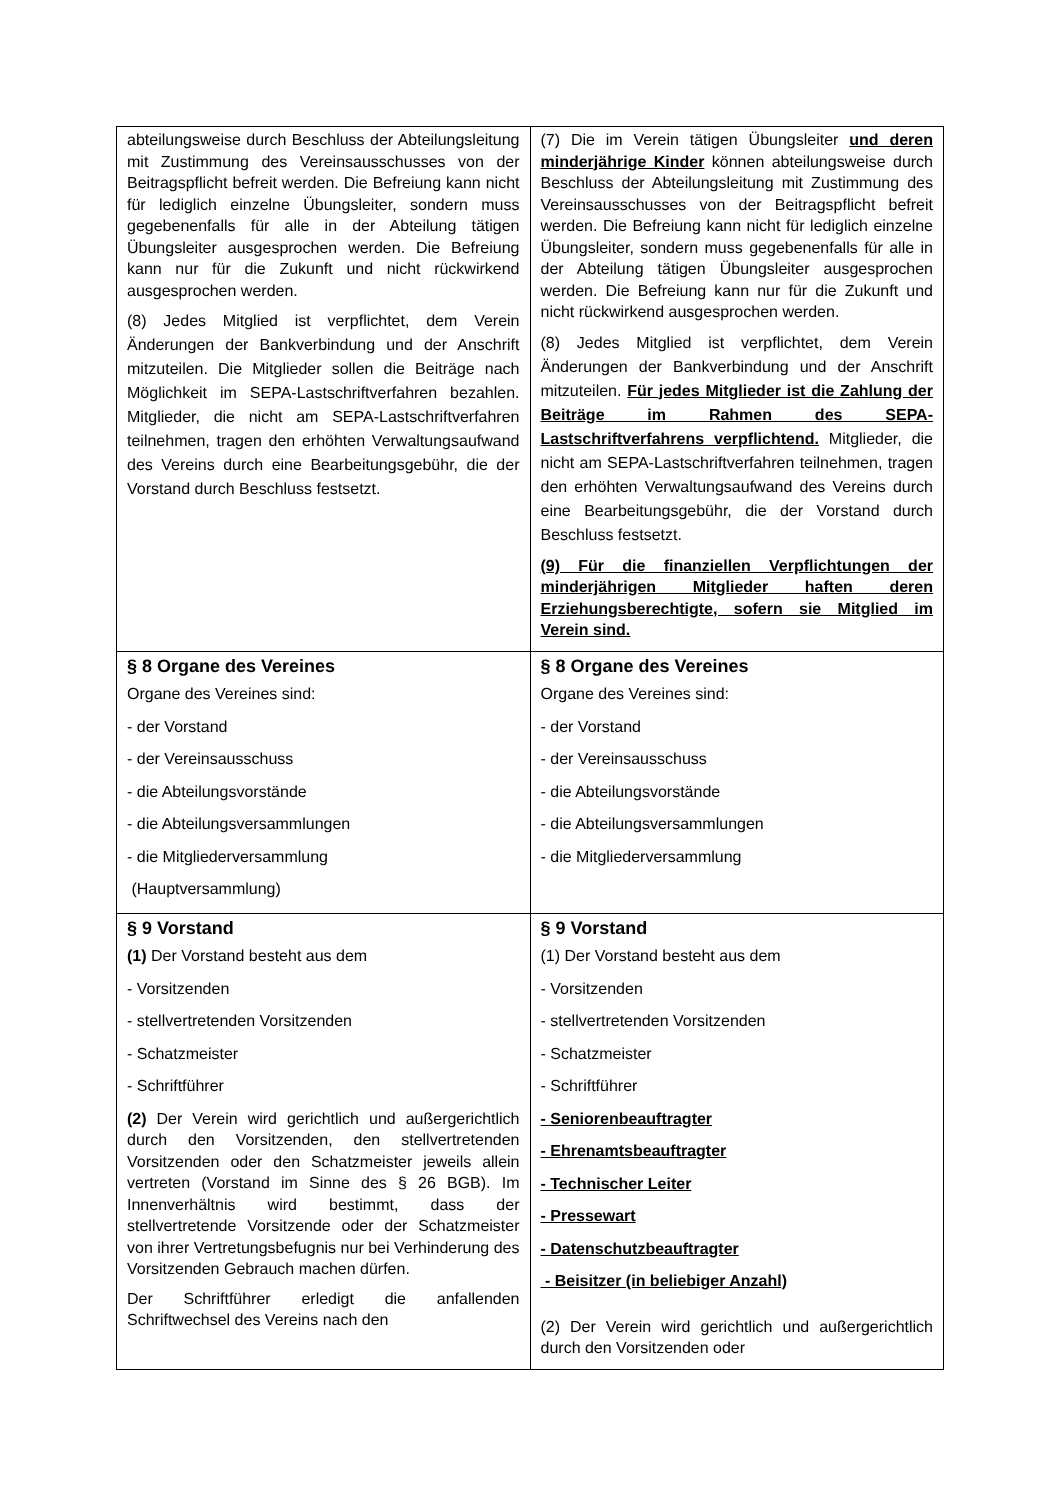| abteilungsweise durch Beschluss der Abteilungsleitung mit Zustimmung des Vereinsausschusses von der Beitragspflicht befreit werden. Die Befreiung kann nicht für lediglich einzelne Übungsleiter, sondern muss gegebenenfalls für alle in der Abteilung tätigen Übungsleiter ausgesprochen werden. Die Befreiung kann nur für die Zukunft und nicht rückwirkend ausgesprochen werden. (8) Jedes Mitglied ist verpflichtet, dem Verein Änderungen der Bankverbindung und der Anschrift mitzuteilen. Die Mitglieder sollen die Beiträge nach Möglichkeit im SEPA-Lastschriftverfahren bezahlen. Mitglieder, die nicht am SEPA-Lastschriftverfahren teilnehmen, tragen den erhöhten Verwaltungsaufwand des Vereins durch eine Bearbeitungsgebühr, die der Vorstand durch Beschluss festsetzt. | (7) Die im Verein tätigen Übungsleiter und deren minderjährige Kinder können abteilungsweise durch Beschluss der Abteilungsleitung mit Zustimmung des Vereinsausschusses von der Beitragspflicht befreit werden. Die Befreiung kann nicht für lediglich einzelne Übungsleiter, sondern muss gegebenenfalls für alle in der Abteilung tätigen Übungsleiter ausgesprochen werden. Die Befreiung kann nur für die Zukunft und nicht rückwirkend ausgesprochen werden. (8) Jedes Mitglied ist verpflichtet, dem Verein Änderungen der Bankverbindung und der Anschrift mitzuteilen. Für jedes Mitglieder ist die Zahlung der Beiträge im Rahmen des SEPA-Lastschriftverfahrens verpflichtend. Mitglieder, die nicht am SEPA-Lastschriftverfahren teilnehmen, tragen den erhöhten Verwaltungsaufwand des Vereins durch eine Bearbeitungsgebühr, die der Vorstand durch Beschluss festsetzt. (9) Für die finanziellen Verpflichtungen der minderjährigen Mitglieder haften deren Erziehungsberechtigte, sofern sie Mitglied im Verein sind. |
| § 8 Organe des Vereines Organe des Vereines sind: - der Vorstand - der Vereinsausschuss - die Abteilungsvorstände - die Abteilungsversammlungen - die Mitgliederversammlung (Hauptversammlung) | § 8 Organe des Vereines Organe des Vereines sind: - der Vorstand - der Vereinsausschuss - die Abteilungsvorstände - die Abteilungsversammlungen - die Mitgliederversammlung |
| § 9 Vorstand (1) Der Vorstand besteht aus dem - Vorsitzenden - stellvertretenden Vorsitzenden - Schatzmeister - Schriftführer (2) Der Verein wird gerichtlich und außergerichtlich durch den Vorsitzenden, den stellvertretenden Vorsitzenden oder den Schatzmeister jeweils allein vertreten (Vorstand im Sinne des § 26 BGB). Im Innenverhältnis wird bestimmt, dass der stellvertretende Vorsitzende oder der Schatzmeister von ihrer Vertretungsbefugnis nur bei Verhinderung des Vorsitzenden Gebrauch machen dürfen. Der Schriftführer erledigt die anfallenden Schriftwechsel des Vereins nach den | § 9 Vorstand (1) Der Vorstand besteht aus dem - Vorsitzenden - stellvertretenden Vorsitzenden - Schatzmeister - Schriftführer - Seniorenbeauftragter - Ehrenamtsbeauftragter - Technischer Leiter - Pressewart - Datenschutzbeauftragter - Beisitzer (in beliebiger Anzahl) (2) Der Verein wird gerichtlich und außergerichtlich durch den Vorsitzenden oder |